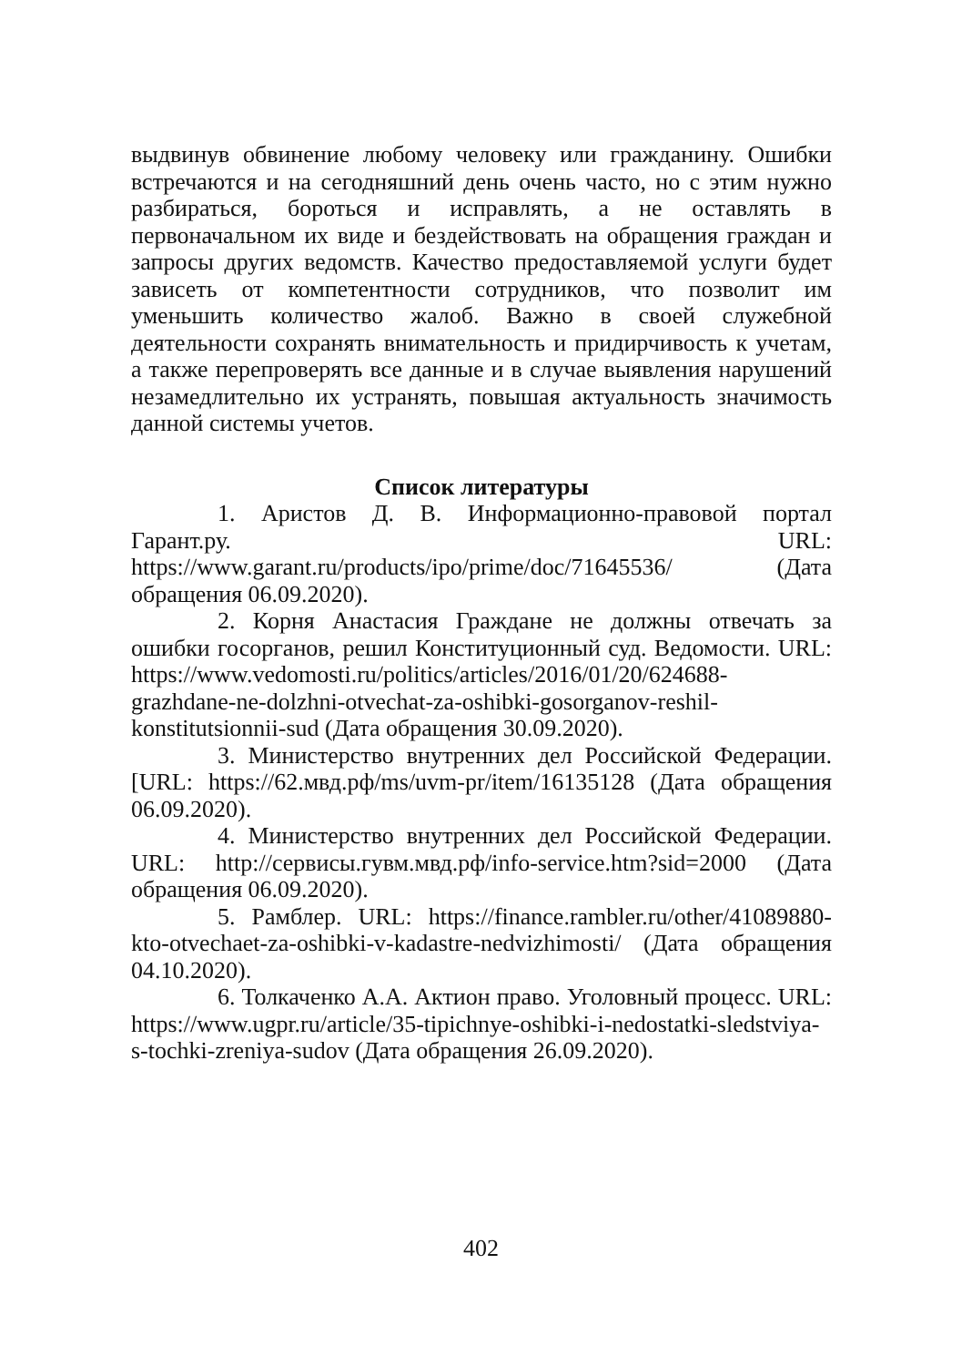выдвинув обвинение любому человеку или гражданину. Ошибки встречаются и на сегодняшний день очень часто, но с этим нужно разбираться, бороться и исправлять, а не оставлять в первоначальном их виде и бездействовать на обращения граждан и запросы других ведомств. Качество предоставляемой услуги будет зависеть от компетентности сотрудников, что позволит им уменьшить количество жалоб. Важно в своей служебной деятельности сохранять внимательность и придирчивость к учетам, а также перепроверять все данные и в случае выявления нарушений незамедлительно их устранять, повышая актуальность значимость данной системы учетов.
Список литературы
1. Аристов Д. В. Информационно-правовой портал Гарант.ру. URL: https://www.garant.ru/products/ipo/prime/doc/71645536/ (Дата обращения 06.09.2020).
2. Корня Анастасия Граждане не должны отвечать за ошибки госорганов, решил Конституционный суд. Ведомости. URL: https://www.vedomosti.ru/politics/articles/2016/01/20/624688-grazhdane-ne-dolzhni-otvechat-za-oshibki-gosorganov-reshil-konstitutsionnii-sud (Дата обращения 30.09.2020).
3. Министерство внутренних дел Российской Федерации. [URL: https://62.мвд.рф/ms/uvm-pr/item/16135128 (Дата обращения 06.09.2020).
4. Министерство внутренних дел Российской Федерации. URL: http://сервисы.гувм.мвд.рф/info-service.htm?sid=2000 (Дата обращения 06.09.2020).
5. Рамблер. URL: https://finance.rambler.ru/other/41089880-kto-otvechaet-za-oshibki-v-kadastre-nedvizhimosti/ (Дата обращения 04.10.2020).
6. Толкаченко А.А. Актион право. Уголовный процесс. URL: https://www.ugpr.ru/article/35-tipichnye-oshibki-i-nedostatki-sledstviya-s-tochki-zreniya-sudov (Дата обращения 26.09.2020).
402